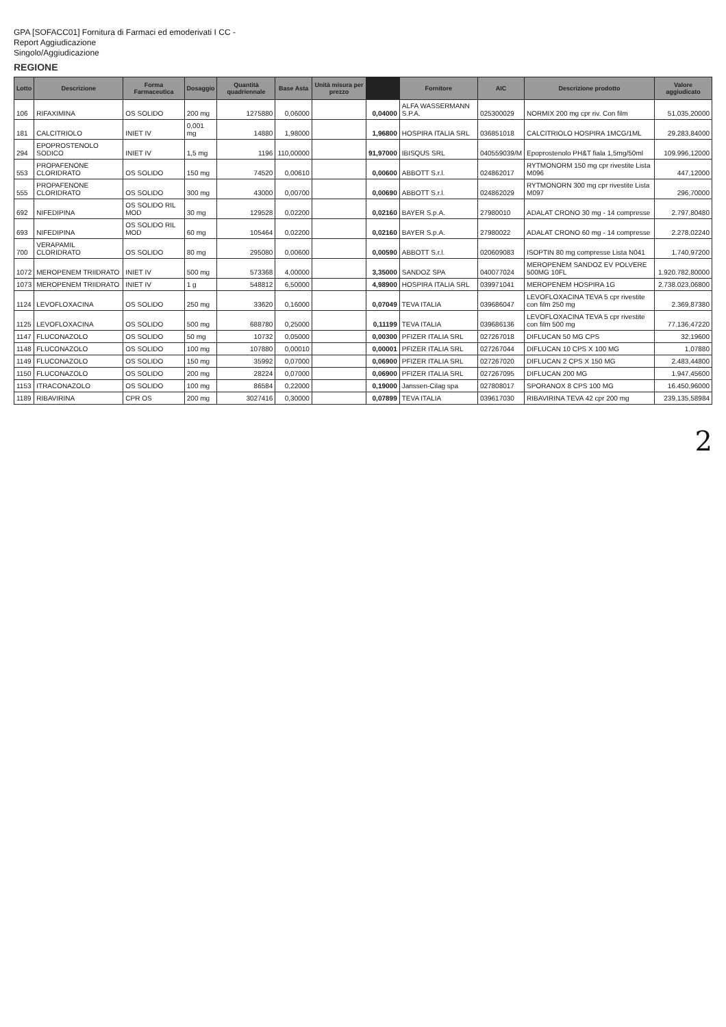GPA [SOFACC01] Fornitura di Farmaci ed emoderivati I CC -
Report Aggiudicazione
Singolo/Aggiudicazione
REGIONE
| Lotto | Descrizione | Forma Farmaceutica | Dosaggio | Quantità quadriennale | Base Asta | Unità misura per prezzo | | Fornitore | AIC | Descrizione prodotto | Valore aggiudicato |
| --- | --- | --- | --- | --- | --- | --- | --- | --- | --- | --- | --- |
| 106 | RIFAXIMINA | OS SOLIDO | 200 mg | 1275880 | 0,06000 | | 0,04000 | ALFA WASSERMANN S.P.A. | 025300029 | NORMIX 200 mg cpr riv. Con film | 51.035,20000 |
| 181 | CALCITRIOLO | INIET IV | 0,001 mg | 14880 | 1,98000 | | 1,96800 | HOSPIRA ITALIA SRL | 036851018 | CALCITRIOLO HOSPIRA 1MCG/1ML | 29.283,84000 |
| 294 | EPOPROSTENOLO SODICO | INIET IV | 1,5 mg | 1196 | 110,00000 | | 91,97000 | IBISQUS SRL | 040559039/M | Epoprostenolo PH&T fiala 1,5mg/50ml | 109.996,12000 |
| 553 | PROPAFENONE CLORIDRATO | OS SOLIDO | 150 mg | 74520 | 0,00610 | | 0,00600 | ABBOTT S.r.l. | 024862017 | RYTMONORM 150 mg cpr rivestite Lista M096 | 447,12000 |
| 555 | PROPAFENONE CLORIDRATO | OS SOLIDO | 300 mg | 43000 | 0,00700 | | 0,00690 | ABBOTT S.r.l. | 024862029 | RYTMONORN 300 mg cpr rivestite Lista M097 | 296,70000 |
| 692 | NIFEDIPINA | OS SOLIDO RIL MOD | 30 mg | 129528 | 0,02200 | | 0,02160 | BAYER S.p.A. | 27980010 | ADALAT CRONO 30 mg - 14 compresse | 2.797,80480 |
| 693 | NIFEDIPINA | OS SOLIDO RIL MOD | 60 mg | 105464 | 0,02200 | | 0,02160 | BAYER S.p.A. | 27980022 | ADALAT CRONO 60 mg - 14 compresse | 2.278,02240 |
| 700 | VERAPAMIL CLORIDRATO | OS SOLIDO | 80 mg | 295080 | 0,00600 | | 0,00590 | ABBOTT S.r.l. | 020609083 | ISOPTIN 80 mg compresse Lista N041 | 1.740,97200 |
| 1072 | MEROPENEM TRIIDRATO | INIET IV | 500 mg | 573368 | 4,00000 | | 3,35000 | SANDOZ SPA | 040077024 | MEROPENEM SANDOZ EV POLVERE 500MG 10FL | 1.920.782,80000 |
| 1073 | MEROPENEM TRIIDRATO | INIET IV | 1 g | 548812 | 6,50000 | | 4,98900 | HOSPIRA ITALIA SRL | 039971041 | MEROPENEM HOSPIRA 1G | 2.738.023,06800 |
| 1124 | LEVOFLOXACINA | OS SOLIDO | 250 mg | 33620 | 0,16000 | | 0,07049 | TEVA ITALIA | 039686047 | LEVOFLOXACINA TEVA 5 cpr rivestite con film 250 mg | 2.369,87380 |
| 1125 | LEVOFLOXACINA | OS SOLIDO | 500 mg | 688780 | 0,25000 | | 0,11199 | TEVA ITALIA | 039686136 | LEVOFLOXACINA TEVA 5 cpr rivestite con film 500 mg | 77.136,47220 |
| 1147 | FLUCONAZOLO | OS SOLIDO | 50 mg | 10732 | 0,05000 | | 0,00300 | PFIZER ITALIA SRL | 027267018 | DIFLUCAN 50 MG CPS | 32,19600 |
| 1148 | FLUCONAZOLO | OS SOLIDO | 100 mg | 107880 | 0,00010 | | 0,00001 | PFIZER ITALIA SRL | 027267044 | DIFLUCAN 10 CPS X 100 MG | 1,07880 |
| 1149 | FLUCONAZOLO | OS SOLIDO | 150 mg | 35992 | 0,07000 | | 0,06900 | PFIZER ITALIA SRL | 027267020 | DIFLUCAN 2 CPS X 150 MG | 2.483,44800 |
| 1150 | FLUCONAZOLO | OS SOLIDO | 200 mg | 28224 | 0,07000 | | 0,06900 | PFIZER ITALIA SRL | 027267095 | DIFLUCAN 200 MG | 1.947,45600 |
| 1153 | ITRACONAZOLO | OS SOLIDO | 100 mg | 86584 | 0,22000 | | 0,19000 | Janssen-Cilag spa | 027808017 | SPORANOX 8 CPS 100 MG | 16.450,96000 |
| 1189 | RIBAVIRINA | CPR OS | 200 mg | 3027416 | 0,30000 | | 0,07899 | TEVA ITALIA | 039617030 | RIBAVIRINA TEVA 42 cpr 200 mg | 239.135,58984 |
2